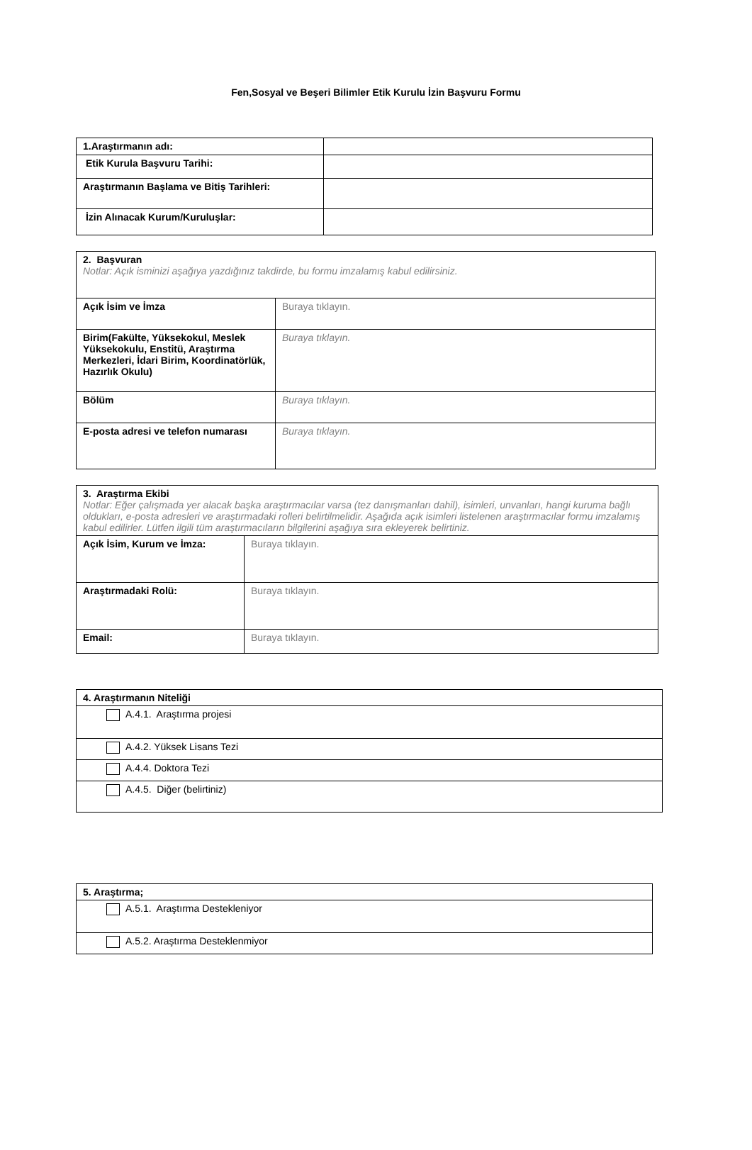Fen,Sosyal ve Beşeri Bilimler Etik Kurulu İzin Başvuru Formu
| 1.Araştırmanın adı: | |
| Etik Kurula Başvuru Tarihi: | |
| Araştırmanın Başlama ve Bitiş Tarihleri: | |
| İzin Alınacak Kurum/Kuruluşlar: | |
| 2. Başvuran Notlar: Açık isminizi aşağıya yazdığınız takdirde, bu formu imzalamış kabul edilirsiniz. | |
| Açık İsim ve İmza | Buraya tıklayın. |
| Birim(Fakülte, Yüksekokul, Meslek Yüksekokulu, Enstitü, Araştırma Merkezleri, İdari Birim, Koordinatörlük, Hazırlık Okulu) | Buraya tıklayın. |
| Bölüm | Buraya tıklayın. |
| E-posta adresi ve telefon numarası | Buraya tıklayın. |
| 3. Araştırma Ekibi Notlar: Eğer çalışmada yer alacak başka araştırmacılar varsa (tez danışmanları dahil), isimleri, unvanları, hangi kuruma bağlı oldukları, e-posta adresleri ve araştırmadaki rolleri belirtilmelidir. Aşağıda açık isimleri listelenen araştırmacılar formu imzalamış kabul edilirler. Lütfen ilgili tüm araştırmacıların bilgilerini aşağıya sıra ekleyerek belirtiniz. | |
| Açık İsim, Kurum ve İmza: | Buraya tıklayın. |
| Araştırmadaki Rolü: | Buraya tıklayın. |
| Email: | Buraya tıklayın. |
| 4. Araştırmanın Niteliği |
| A.4.1. Araştırma projesi |
| A.4.2. Yüksek Lisans Tezi |
| A.4.4. Doktora Tezi |
| A.4.5. Diğer (belirtiniz) |
| 5. Araştırma; |
| A.5.1. Araştırma Destekleniyor |
| A.5.2. Araştırma Desteklenmiyor |